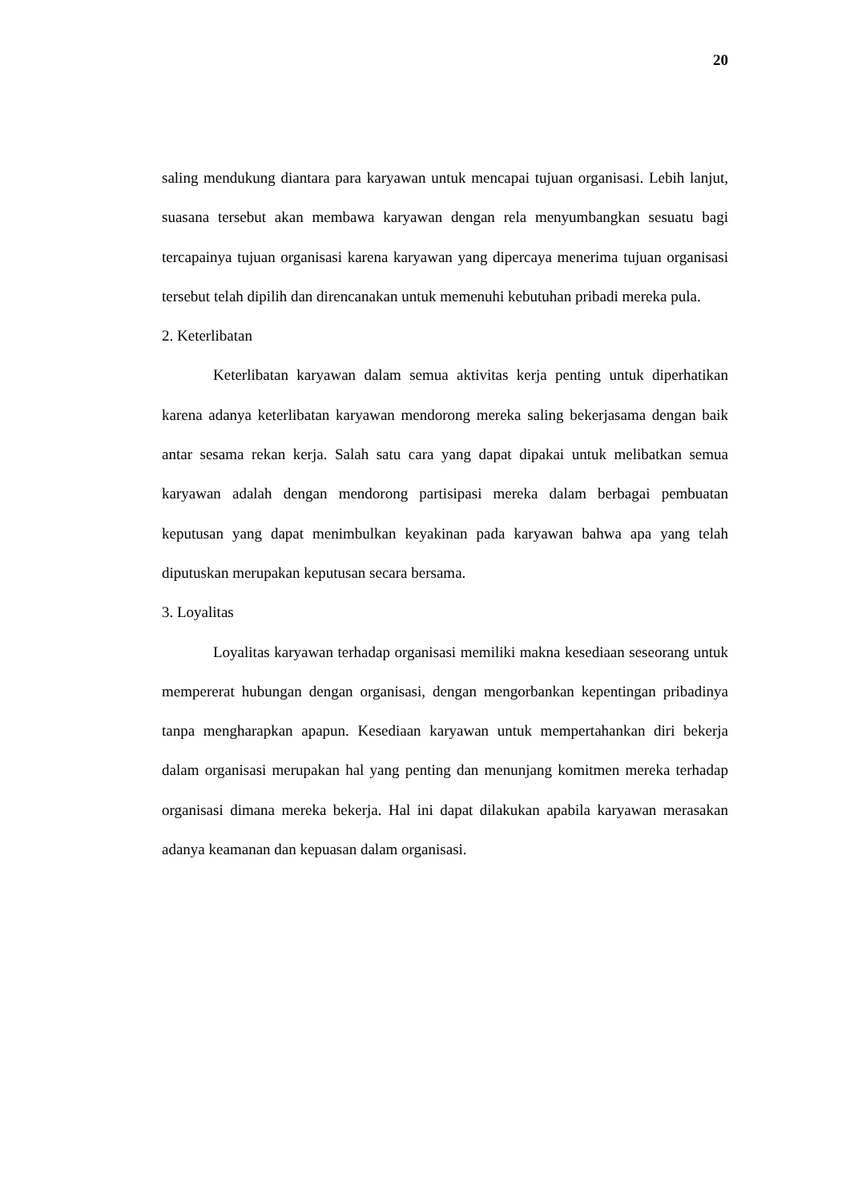20
saling mendukung diantara para karyawan untuk mencapai tujuan organisasi. Lebih lanjut, suasana tersebut akan membawa karyawan dengan rela menyumbangkan sesuatu bagi tercapainya tujuan organisasi karena karyawan yang dipercaya menerima tujuan organisasi tersebut telah dipilih dan direncanakan untuk memenuhi kebutuhan pribadi mereka pula.
2. Keterlibatan
Keterlibatan karyawan dalam semua aktivitas kerja penting untuk diperhatikan karena adanya keterlibatan karyawan mendorong mereka saling bekerjasama dengan baik antar sesama rekan kerja. Salah satu cara yang dapat dipakai untuk melibatkan semua karyawan adalah dengan mendorong partisipasi mereka dalam berbagai pembuatan keputusan yang dapat menimbulkan keyakinan pada karyawan bahwa apa yang telah diputuskan merupakan keputusan secara bersama.
3. Loyalitas
Loyalitas karyawan terhadap organisasi memiliki makna kesediaan seseorang untuk mempererat hubungan dengan organisasi, dengan mengorbankan kepentingan pribadinya tanpa mengharapkan apapun. Kesediaan karyawan untuk mempertahankan diri bekerja dalam organisasi merupakan hal yang penting dan menunjang komitmen mereka terhadap organisasi dimana mereka bekerja. Hal ini dapat dilakukan apabila karyawan merasakan adanya keamanan dan kepuasan dalam organisasi.